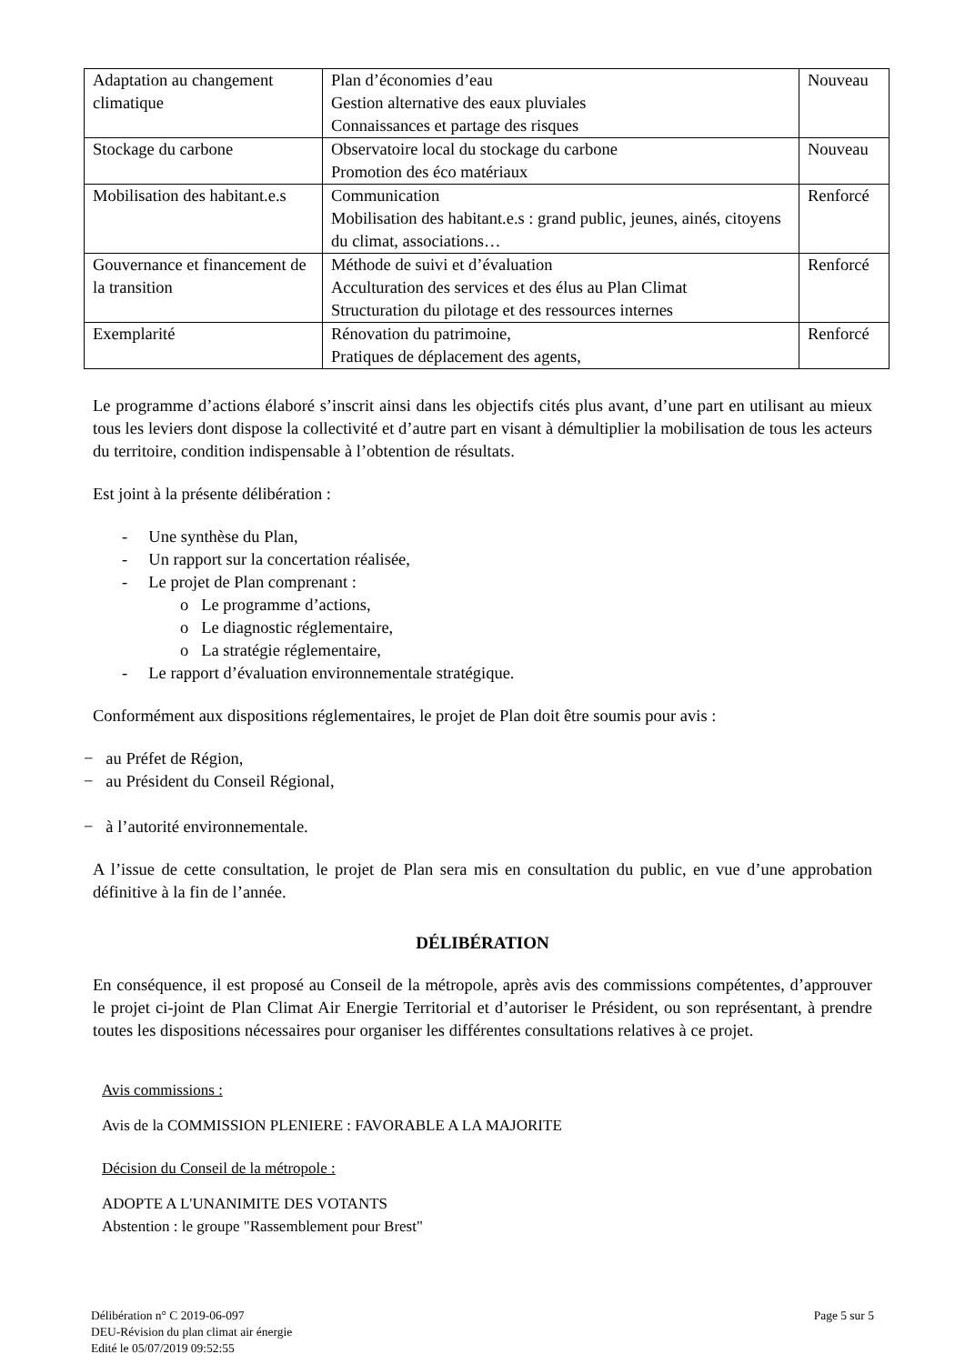| Adaptation au changement climatique | Plan d’économies d’eau Gestion alternative des eaux pluviales Connaissances et partage des risques | Nouveau |
| Stockage du carbone | Observatoire local du stockage du carbone Promotion des éco matériaux | Nouveau |
| Mobilisation des habitant.e.s | Communication Mobilisation des habitant.e.s : grand public, jeunes, ainés, citoyens du climat, associations… | Renforcé |
| Gouvernance et financement de la transition | Méthode de suivi et d’évaluation Acculturation des services et des élus au Plan Climat Structuration du pilotage et des ressources internes | Renforcé |
| Exemplarité | Rénovation du patrimoine, Pratiques de déplacement des agents, | Renforcé |
Le programme d’actions élaboré s’inscrit ainsi dans les objectifs cités plus avant, d’une part en utilisant au mieux tous les leviers dont dispose la collectivité et d’autre part en visant à démultiplier la mobilisation de tous les acteurs du territoire, condition indispensable à l’obtention de résultats.
Est joint à la présente délibération :
- Une synthèse du Plan,
- Un rapport sur la concertation réalisée,
- Le projet de Plan comprenant :
o Le programme d’actions,
o Le diagnostic réglementaire,
o La stratégie réglementaire,
- Le rapport d’évaluation environnementale stratégique.
Conformément aux dispositions réglementaires, le projet de Plan doit être soumis pour avis :
− au Préfet de Région,
− au Président du Conseil Régional,
− à l’autorité environnementale.
A l’issue de cette consultation, le projet de Plan sera mis en consultation du public, en vue d’une approbation définitive à la fin de l’année.
DÉLIBÉRATION
En conséquence, il est proposé au Conseil de la métropole, après avis des commissions compétentes, d’approuver le projet ci-joint de Plan Climat Air Energie Territorial et d’autoriser le Président, ou son représentant, à prendre toutes les dispositions nécessaires pour organiser les différentes consultations relatives à ce projet.
Avis commissions :
Avis de la COMMISSION PLENIERE : FAVORABLE A LA MAJORITE
Décision du Conseil de la métropole :
ADOPTE A L'UNANIMITE DES VOTANTS
Abstention : le groupe "Rassemblement pour Brest"
Délibération n° C 2019-06-097
DEU-Révision du plan climat air énergie
Edité le 05/07/2019 09:52:55
Page 5 sur 5